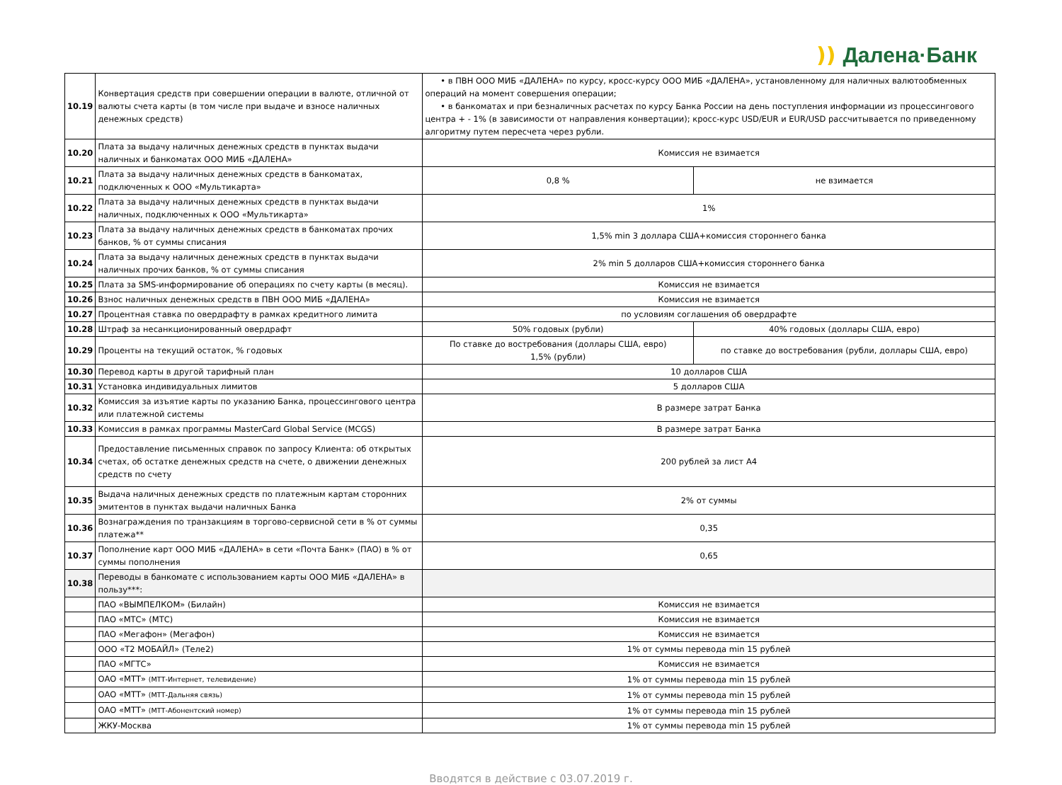)) Далена·Банк
| 10.19 | Конвертация средств при совершении операции в валюте, отличной от валюты счета карты (в том числе при выдаче и взносе наличных денежных средств) | • в ПВН ООО МИБ «ДАЛЕНА» по курсу, кросс-курсу ООО МИБ «ДАЛЕНА», установленному для наличных валютообменных операций на момент совершения операции; • в банкоматах и при безналичных расчетах по курсу Банка России на день поступления информации из процессингового центра + - 1% (в зависимости от направления конвертации); кросс-курс USD/EUR и EUR/USD рассчитывается по приведенному алгоритму путем пересчета через рубли. | |
| 10.20 | Плата за выдачу наличных денежных средств в пунктах выдачи наличных и банкоматах ООО МИБ «ДАЛЕНА» | Комиссия не взимается | |
| 10.21 | Плата за выдачу наличных денежных средств в банкоматах, подключенных к ООО «Мультикарта» | 0,8 % | не взимается |
| 10.22 | Плата за выдачу наличных денежных средств в пунктах выдачи наличных, подключенных к ООО «Мультикарта» | 1% | |
| 10.23 | Плата за выдачу наличных денежных средств в банкоматах прочих банков, % от суммы списания | 1,5% min 3 доллара США+комиссия стороннего банка | |
| 10.24 | Плата за выдачу наличных денежных средств в пунктах выдачи наличных прочих банков, % от суммы списания | 2% min 5 долларов США+комиссия стороннего банка | |
| 10.25 | Плата за SMS-информирование об операциях по счету карты (в месяц). | Комиссия не взимается | |
| 10.26 | Взнос наличных денежных средств в ПВН ООО МИБ «ДАЛЕНА» | Комиссия не взимается | |
| 10.27 | Процентная ставка по овердрафту в рамках кредитного лимита | по условиям соглашения об овердрафте | |
| 10.28 | Штраф за несанкционированный овердрафт | 50% годовых (рубли) | 40% годовых (доллары США, евро) |
| 10.29 | Проценты на текущий остаток, % годовых | По ставке до востребования (доллары США, евро) 1,5% (рубли) | по ставке до востребования (рубли, доллары США, евро) |
| 10.30 | Перевод карты в другой тарифный план | 10 долларов США | |
| 10.31 | Установка индивидуальных лимитов | 5 долларов США | |
| 10.32 | Комиссия за изъятие карты по указанию Банка, процессингового центра или платежной системы | В размере затрат Банка | |
| 10.33 | Комиссия в рамках программы MasterCard Global Service (MCGS) | В размере затрат Банка | |
| 10.34 | Предоставление письменных справок по запросу Клиента: об открытых счетах, об остатке денежных средств на счете, о движении денежных средств по счету | 200 рублей за лист А4 | |
| 10.35 | Выдача наличных денежных средств по платежным картам сторонних эмитентов в пунктах выдачи наличных Банка | 2% от суммы | |
| 10.36 | Вознаграждения по транзакциям в торгово-сервисной сети в % от суммы платежа** | 0,35 | |
| 10.37 | Пополнение карт ООО МИБ «ДАЛЕНА» в сети «Почта Банк» (ПАО) в % от суммы пополнения | 0,65 | |
| 10.38 | Переводы в банкомате с использованием карты ООО МИБ «ДАЛЕНА» в пользу***: | | |
| | ПАО «ВЫМПЕЛКОМ» (Билайн) | Комиссия не взимается | |
| | ПАО «МТС» (МТС) | Комиссия не взимается | |
| | ПАО «Мегафон» (Мегафон) | Комиссия не взимается | |
| | ООО «Т2 МОБАЙЛ» (Теле2) | 1% от суммы перевода min 15 рублей | |
| | ПАО «МГТС» | Комиссия не взимается | |
| | ОАО «МТТ» (МТТ-Интернет, телевидение) | 1% от суммы перевода min 15 рублей | |
| | ОАО «МТТ» (МТТ-Дальняя связь) | 1% от суммы перевода min 15 рублей | |
| | ОАО «МТТ» (МТТ-Абонентский номер) | 1% от суммы перевода min 15 рублей | |
| | ЖКУ-Москва | 1% от суммы перевода min 15 рублей | |
Вводятся в действие с 03.07.2019 г.